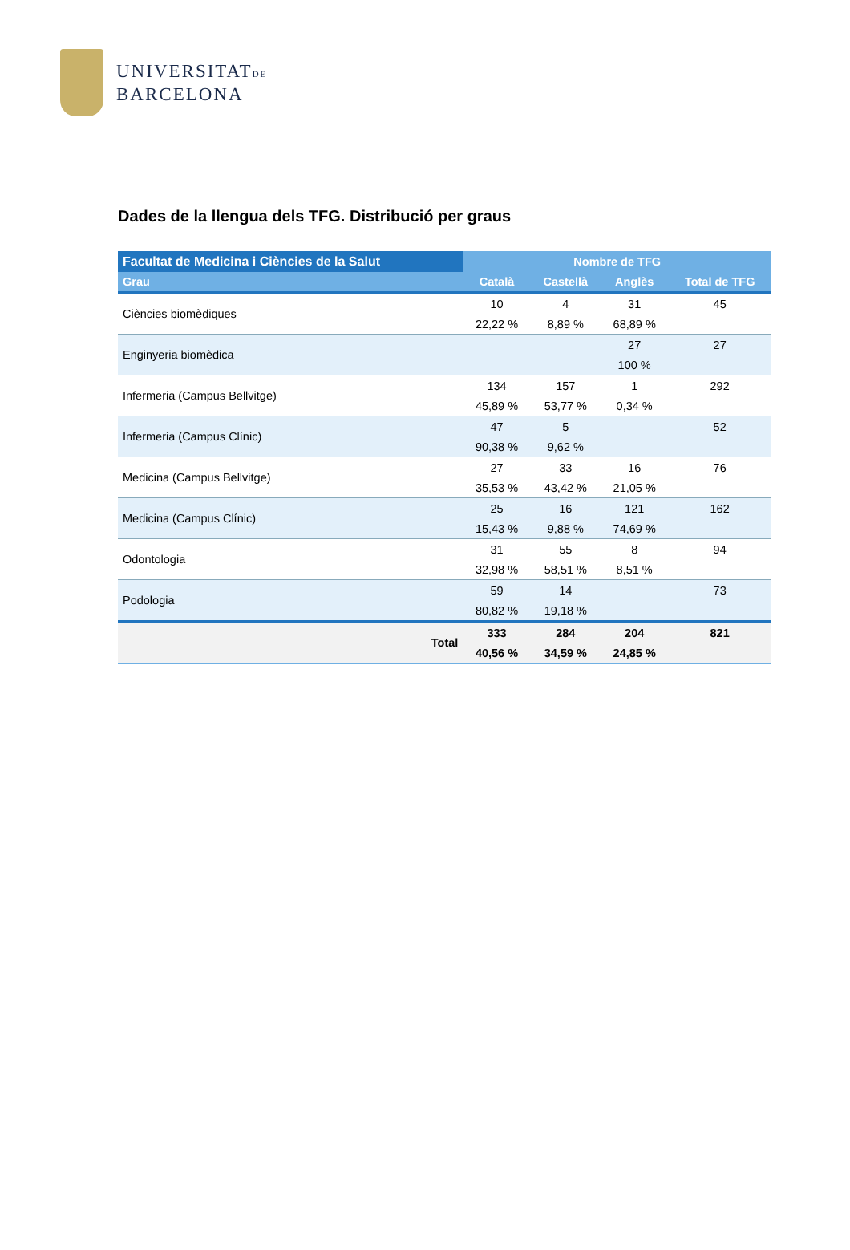UNIVERSITATDE
BARCELONA
Dades de la llengua dels TFG. Distribució per graus
| Facultat de Medicina i Ciències de la Salut | Nombre de TFG | | | |
| --- | --- | --- | --- | --- |
| Grau | Català | Castellà | Anglès | Total de TFG |
| Ciències biomèdiques | 10 | 4 | 31 | 45 |
| | 22,22 % | 8,89 % | 68,89 % | |
| Enginyeria biomèdica | | | 27 | 27 |
| | | | 100 % | |
| Infermeria (Campus Bellvitge) | 134 | 157 | 1 | 292 |
| | 45,89 % | 53,77 % | 0,34 % | |
| Infermeria (Campus Clínic) | 47 | 5 | | 52 |
| | 90,38 % | 9,62 % | | |
| Medicina (Campus Bellvitge) | 27 | 33 | 16 | 76 |
| | 35,53 % | 43,42 % | 21,05 % | |
| Medicina (Campus Clínic) | 25 | 16 | 121 | 162 |
| | 15,43 % | 9,88 % | 74,69 % | |
| Odontologia | 31 | 55 | 8 | 94 |
| | 32,98 % | 58,51 % | 8,51 % | |
| Podologia | 59 | 14 | | 73 |
| | 80,82 % | 19,18 % | | |
| Total | 333 | 284 | 204 | 821 |
| | 40,56 % | 34,59 % | 24,85 % | |